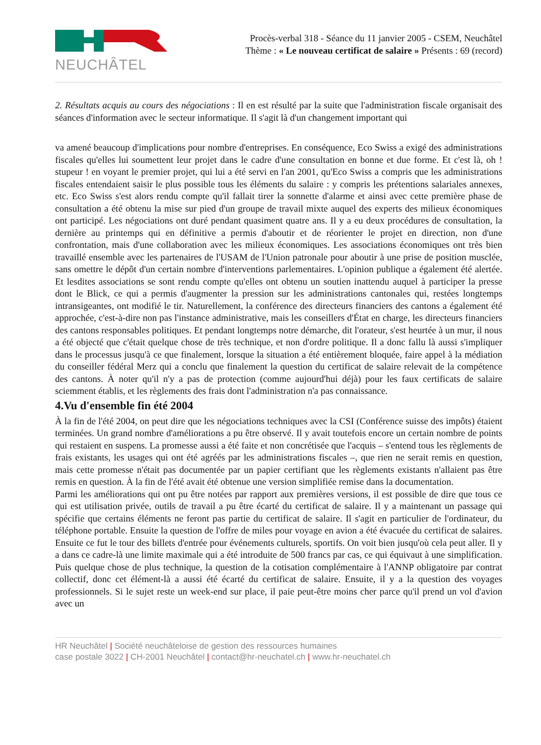NEUCHÂTEL
Procès-verbal 318 - Séance du 11 janvier 2005 - CSEM, Neuchâtel
Thème : « Le nouveau certificat de salaire » Présents : 69 (record)
2. Résultats acquis au cours des négociations : Il en est résulté par la suite que l'administration fiscale organisait des séances d'information avec le secteur informatique. Il s'agit là d'un changement important qui
va amené beaucoup d'implications pour nombre d'entreprises. En conséquence, Eco Swiss a exigé des administrations fiscales qu'elles lui soumettent leur projet dans le cadre d'une consultation en bonne et due forme. Et c'est là, oh ! stupeur ! en voyant le premier projet, qui lui a été servi en l'an 2001, qu'Eco Swiss a compris que les administrations fiscales entendaient saisir le plus possible tous les éléments du salaire : y compris les prétentions salariales annexes, etc. Eco Swiss s'est alors rendu compte qu'il fallait tirer la sonnette d'alarme et ainsi avec cette première phase de consultation a été obtenu la mise sur pied d'un groupe de travail mixte auquel des experts des milieux économiques ont participé. Les négociations ont duré pendant quasiment quatre ans. Il y a eu deux procédures de consultation, la dernière au printemps qui en définitive a permis d'aboutir et de réorienter le projet en direction, non d'une confrontation, mais d'une collaboration avec les milieux économiques. Les associations économiques ont très bien travaillé ensemble avec les partenaires de l'USAM de l'Union patronale pour aboutir à une prise de position musclée, sans omettre le dépôt d'un certain nombre d'interventions parlementaires. L'opinion publique a également été alertée. Et lesdites associations se sont rendu compte qu'elles ont obtenu un soutien inattendu auquel à participer la presse dont le Blick, ce qui a permis d'augmenter la pression sur les administrations cantonales qui, restées longtemps intransigeantes, ont modifié le tir. Naturellement, la conférence des directeurs financiers des cantons a également été approchée, c'est-à-dire non pas l'instance administrative, mais les conseillers d'État en charge, les directeurs financiers des cantons responsables politiques. Et pendant longtemps notre démarche, dit l'orateur, s'est heurtée à un mur, il nous a été objecté que c'était quelque chose de très technique, et non d'ordre politique. Il a donc fallu là aussi s'impliquer dans le processus jusqu'à ce que finalement, lorsque la situation a été entièrement bloquée, faire appel à la médiation du conseiller fédéral Merz qui a conclu que finalement la question du certificat de salaire relevait de la compétence des cantons. À noter qu'il n'y a pas de protection (comme aujourd'hui déjà) pour les faux certificats de salaire sciemment établis, et les règlements des frais dont l'administration n'a pas connaissance.
4.Vu d'ensemble fin été 2004
À la fin de l'été 2004, on peut dire que les négociations techniques avec la CSI (Conférence suisse des impôts) étaient terminées. Un grand nombre d'améliorations a pu être observé. Il y avait toutefois encore un certain nombre de points qui restaient en suspens. La promesse aussi a été faite et non concrétisée que l'acquis – s'entend tous les règlements de frais existants, les usages qui ont été agréés par les administrations fiscales –, que rien ne serait remis en question, mais cette promesse n'était pas documentée par un papier certifiant que les règlements existants n'allaient pas être remis en question. À la fin de l'été avait été obtenue une version simplifiée remise dans la documentation.
Parmi les améliorations qui ont pu être notées par rapport aux premières versions, il est possible de dire que tous ce qui est utilisation privée, outils de travail a pu être écarté du certificat de salaire. Il y a maintenant un passage qui spécifie que certains éléments ne feront pas partie du certificat de salaire. Il s'agit en particulier de l'ordinateur, du téléphone portable. Ensuite la question de l'offre de miles pour voyage en avion a été évacuée du certificat de salaires. Ensuite ce fut le tour des billets d'entrée pour événements culturels, sportifs. On voit bien jusqu'où cela peut aller. Il y a dans ce cadre-là une limite maximale qui a été introduite de 500 francs par cas, ce qui équivaut à une simplification. Puis quelque chose de plus technique, la question de la cotisation complémentaire à l'ANNP obligatoire par contrat collectif, donc cet élément-là a aussi été écarté du certificat de salaire. Ensuite, il y a la question des voyages professionnels. Si le sujet reste un week-end sur place, il paie peut-être moins cher parce qu'il prend un vol d'avion avec un
HR Neuchâtel | Société neuchâteloise de gestion des ressources humaines
case postale 3022 | CH-2001 Neuchâtel | contact@hr-neuchatel.ch | www.hr-neuchatel.ch